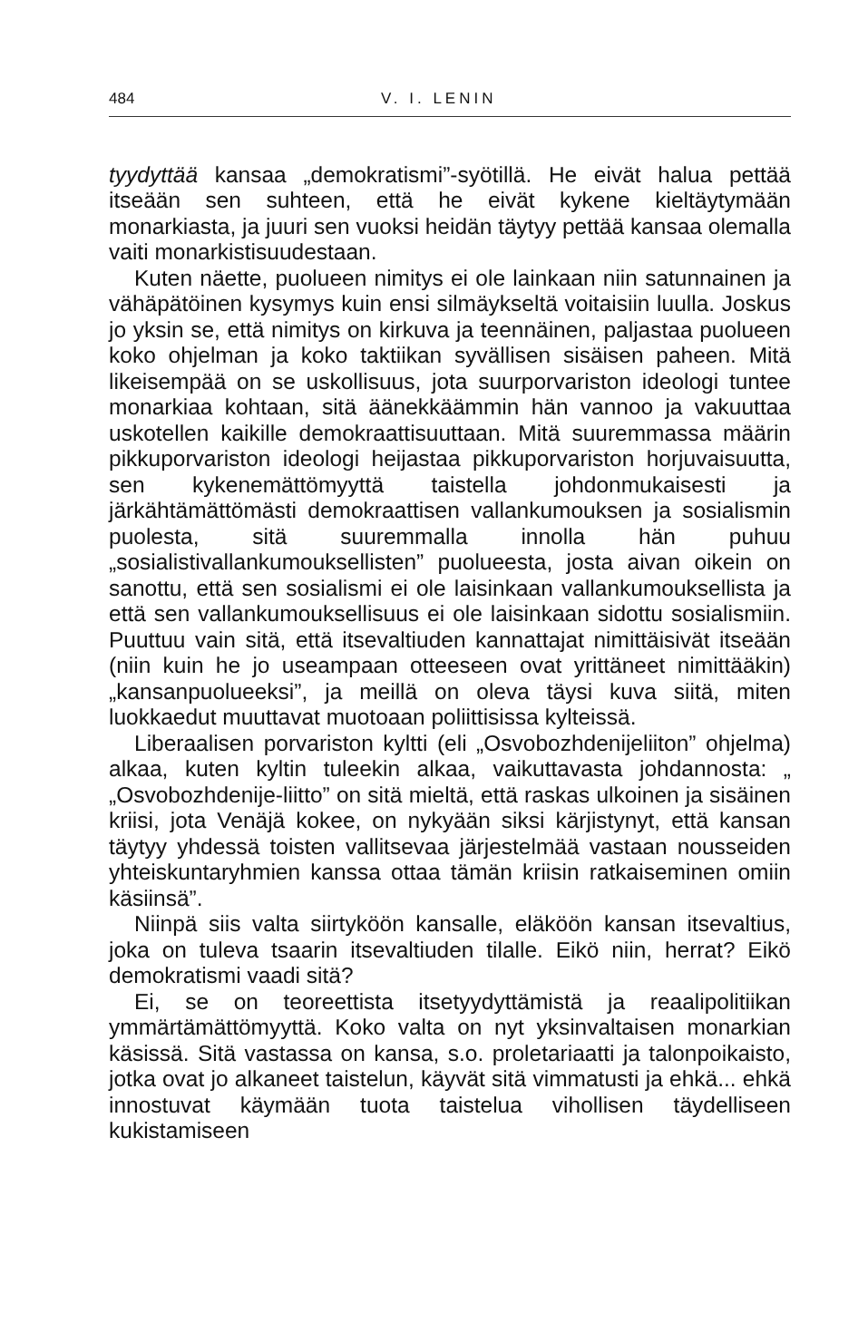484 V. I. LENIN
tyydyttää kansaa „demokratismi”-syötillä. He eivät halua pettää itseään sen suhteen, että he eivät kykene kieltäytymään monarkiasta, ja juuri sen vuoksi heidän täytyy pettää kansaa olemalla vaiti monarkistisuudestaan.
Kuten näette, puolueen nimitys ei ole lainkaan niin satunnainen ja vähäpätöinen kysymys kuin ensi silmäykseltä voitaisiin luulla. Joskus jo yksin se, että nimitys on kirkuva ja teennäinen, paljastaa puolueen koko ohjelman ja koko taktiikan syvällisen sisäisen paheen. Mitä likeisempää on se uskollisuus, jota suurporvariston ideologi tuntee monarkiaa kohtaan, sitä äänekkäämmin hän vannoo ja vakuuttaa uskotellen kaikille demokraattisuuttaan. Mitä suuremmassa määrin pikkuporvariston ideologi heijastaa pikkuporvariston horjuvaisuutta, sen kykenemättömyyttä taistella johdonmukaisesti ja järkähtämättömästi demokraattisen vallankumouksen ja sosialismin puolesta, sitä suuremmalla innolla hän puhuu „sosialistivallankumouksellisten” puolueesta, josta aivan oikein on sanottu, että sen sosialismi ei ole laisinkaan vallankumouksellista ja että sen vallankumouksellisuus ei ole laisinkaan sidottu sosialismiin. Puuttuu vain sitä, että itsevaltiuden kannattajat nimittäisivät itseään (niin kuin he jo useampaan otteeseen ovat yrittäneet nimittääkin) „kansanpuolueeksi”, ja meillä on oleva täysi kuva siitä, miten luokkaedut muuttavat muotoaan poliittisissa kylteissä.
Liberaalisen porvariston kyltti (eli „Osvobozhdenijeliiton” ohjelma) alkaa, kuten kyltin tuleekin alkaa, vaikuttavasta johdannosta: „ „Osvobozhdenije-liitto” on sitä mieltä, että raskas ulkoinen ja sisäinen kriisi, jota Venäjä kokee, on nykyään siksi kärjistynyt, että kansan täytyy yhdessä toisten vallitsevaa järjestelmää vastaan nousseiden yhteiskuntaryhmien kanssa ottaa tämän kriisin ratkaiseminen omiin käsiinsä”.
Niinpä siis valta siirtyköön kansalle, eläköön kansan itsevaltius, joka on tuleva tsaarin itsevaltiuden tilalle. Eikö niin, herrat? Eikö demokratismi vaadi sitä?
Ei, se on teoreettista itsetyydyttämistä ja reaalipolitiikan ymmärtämättömyyttä. Koko valta on nyt yksinvaltaisen monarkian käsissä. Sitä vastassa on kansa, s.o. proletariaatti ja talonpoikaisto, jotka ovat jo alkaneet taistelun, käyvät sitä vimmatusti ja ehkä... ehkä innostuvat käymään tuota taistelua vihollisen täydelliseen kukistamiseen